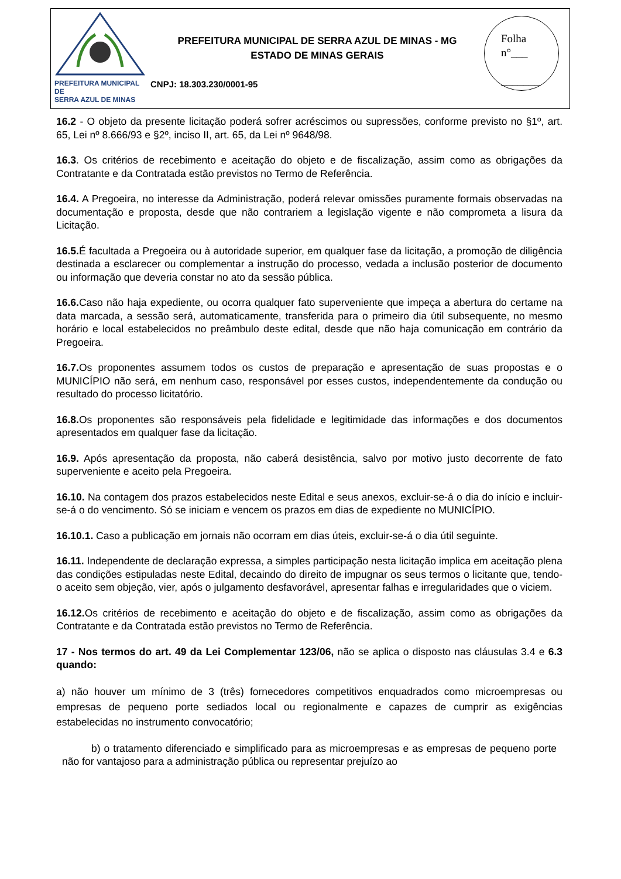PREFEITURA MUNICIPAL DE
SERRA AZUL DE MINAS
PREFEITURA MUNICIPAL DE SERRA AZUL DE MINAS - MG
ESTADO DE MINAS GERAIS
CNPJ: 18.303.230/0001-95
Folha
n°___
_______
16.2 - O objeto da presente licitação poderá sofrer acréscimos ou supressões, conforme previsto no §1º, art. 65, Lei nº 8.666/93 e §2º, inciso II, art. 65, da Lei nº 9648/98.
16.3. Os critérios de recebimento e aceitação do objeto e de fiscalização, assim como as obrigações da Contratante e da Contratada estão previstos no Termo de Referência.
16.4. A Pregoeira, no interesse da Administração, poderá relevar omissões puramente formais observadas na documentação e proposta, desde que não contrariem a legislação vigente e não comprometa a lisura da Licitação.
16.5. É facultada a Pregoeira ou à autoridade superior, em qualquer fase da licitação, a promoção de diligência destinada a esclarecer ou complementar a instrução do processo, vedada a inclusão posterior de documento ou informação que deveria constar no ato da sessão pública.
16.6. Caso não haja expediente, ou ocorra qualquer fato superveniente que impeça a abertura do certame na data marcada, a sessão será, automaticamente, transferida para o primeiro dia útil subsequente, no mesmo horário e local estabelecidos no preâmbulo deste edital, desde que não haja comunicação em contrário da Pregoeira.
16.7. Os proponentes assumem todos os custos de preparação e apresentação de suas propostas e o MUNICÍPIO não será, em nenhum caso, responsável por esses custos, independentemente da condução ou resultado do processo licitatório.
16.8. Os proponentes são responsáveis pela fidelidade e legitimidade das informações e dos documentos apresentados em qualquer fase da licitação.
16.9. Após apresentação da proposta, não caberá desistência, salvo por motivo justo decorrente de fato superveniente e aceito pela Pregoeira.
16.10. Na contagem dos prazos estabelecidos neste Edital e seus anexos, excluir-se-á o dia do início e incluir-se-á o do vencimento. Só se iniciam e vencem os prazos em dias de expediente no MUNICÍPIO.
16.10.1. Caso a publicação em jornais não ocorram em dias úteis, excluir-se-á o dia útil seguinte.
16.11. Independente de declaração expressa, a simples participação nesta licitação implica em aceitação plena das condições estipuladas neste Edital, decaindo do direito de impugnar os seus termos o licitante que, tendo-o aceito sem objeção, vier, após o julgamento desfavorável, apresentar falhas e irregularidades que o viciem.
16.12. Os critérios de recebimento e aceitação do objeto e de fiscalização, assim como as obrigações da Contratante e da Contratada estão previstos no Termo de Referência.
17 - Nos termos do art. 49 da Lei Complementar 123/06, não se aplica o disposto nas cláusulas 3.4 e 6.3 quando:
a) não houver um mínimo de 3 (três) fornecedores competitivos enquadrados como microempresas ou empresas de pequeno porte sediados local ou regionalmente e capazes de cumprir as exigências estabelecidas no instrumento convocatório;
b) o tratamento diferenciado e simplificado para as microempresas e as empresas de pequeno porte não for vantajoso para a administração pública ou representar prejuízo ao